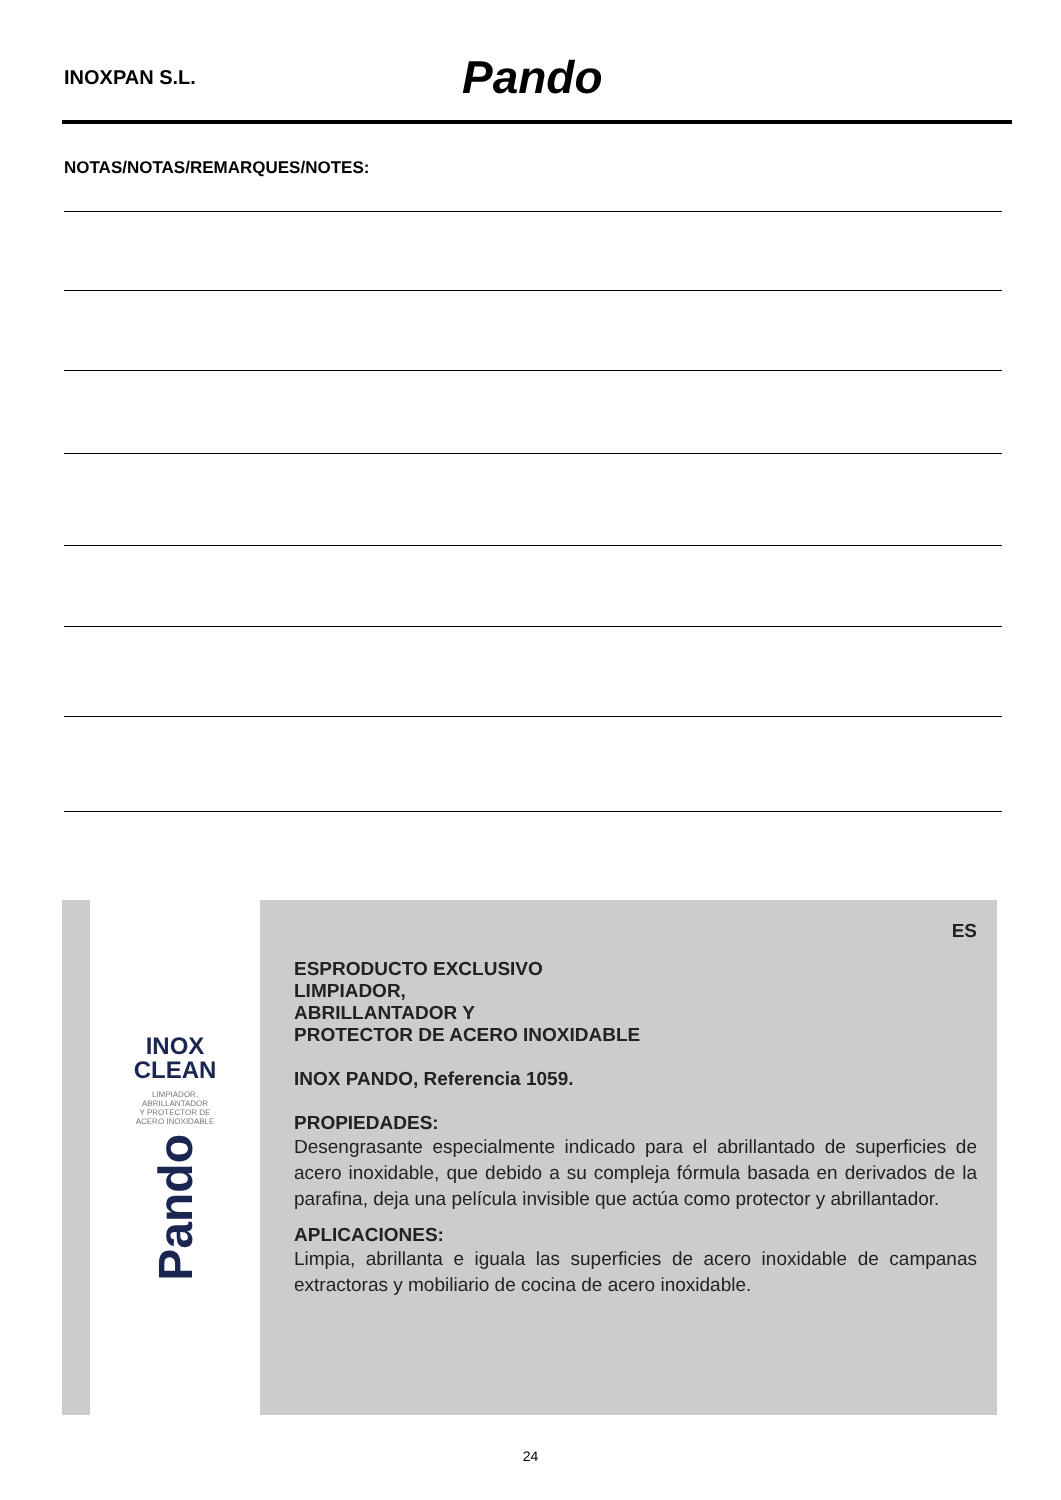INOXPAN S.L. Pando
NOTAS/NOTAS/REMARQUES/NOTES:
INOX
CLEAN
LIMPIADOR,
ABRILLANTADOR
Y PROTECTOR DE
ACERO INOXIDABLE
Pando
ES
ESPRODUCTO EXCLUSIVO
LIMPIADOR,
ABRILLANTADOR Y
PROTECTOR DE ACERO INOXIDABLE
INOX PANDO, Referencia 1059.
PROPIEDADES:
Desengrasante especialmente indicado para el abrillantado de superficies de acero inoxidable, que debido a su compleja fórmula basada en derivados de la parafina, deja una película invisible que actúa como protector y abrillantador.
APLICACIONES:
Limpia, abrillanta e iguala las superficies de acero inoxidable de campanas extractoras y mobiliario de cocina de acero inoxidable.
24